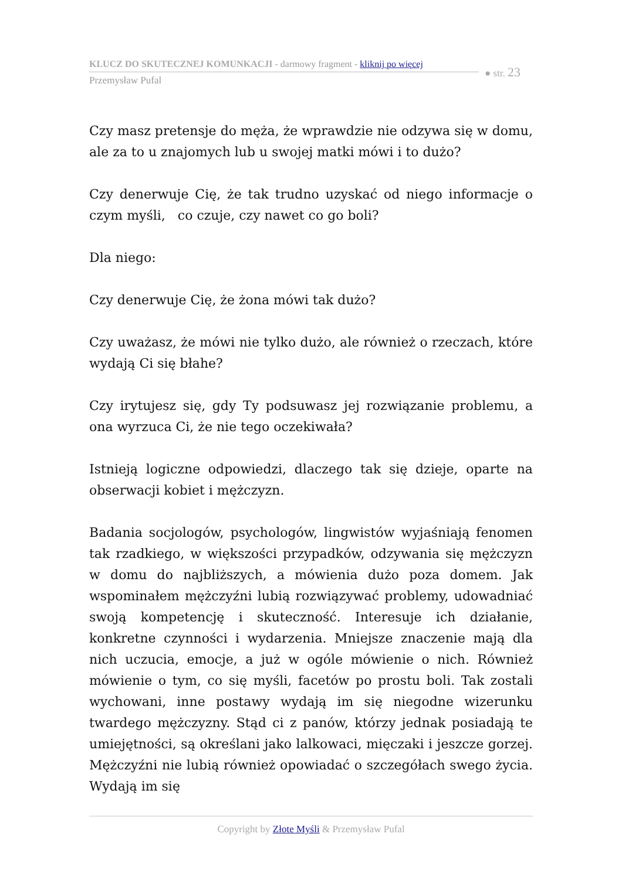KLUCZ DO SKUTECZNEJ KOMUNKACJI - darmowy fragment - kliknij po więcej
Przemysław Pufal
● str. 23
Czy masz pretensje do męża, że wprawdzie nie odzywa się w domu, ale za to u znajomych lub u swojej matki mówi i to dużo?
Czy denerwuje Cię, że tak trudno uzyskać od niego informacje o czym myśli, co czuje, czy nawet co go boli?
Dla niego:
Czy denerwuje Cię, że żona mówi tak dużo?
Czy uważasz, że mówi nie tylko dużo, ale również o rzeczach, które wydają Ci się błahe?
Czy irytujesz się, gdy Ty podsuwasz jej rozwiązanie problemu, a ona wyrzuca Ci, że nie tego oczekiwała?
Istnieją logiczne odpowiedzi, dlaczego tak się dzieje, oparte na obserwacji kobiet i mężczyzn.
Badania socjologów, psychologów, lingwistów wyjaśniają fenomen tak rzadkiego, w większości przypadków, odzywania się mężczyzn w domu do najbliższych, a mówienia dużo poza domem. Jak wspominałem mężczyźni lubią rozwiązywać problemy, udowadniać swoją kompetencję i skuteczność. Interesuje ich działanie, konkretne czynności i wydarzenia. Mniejsze znaczenie mają dla nich uczucia, emocje, a już w ogóle mówienie o nich. Również mówienie o tym, co się myśli, facetów po prostu boli. Tak zostali wychowani, inne postawy wydają im się niegodne wizerunku twardego mężczyzny. Stąd ci z panów, którzy jednak posiadają te umiejętności, są określani jako lalkowaci, mięczaki i jeszcze gorzej. Mężczyźni nie lubią również opowiadać o szczegółach swego życia. Wydają im się
Copyright by Złote Myśli & Przemysław Pufal